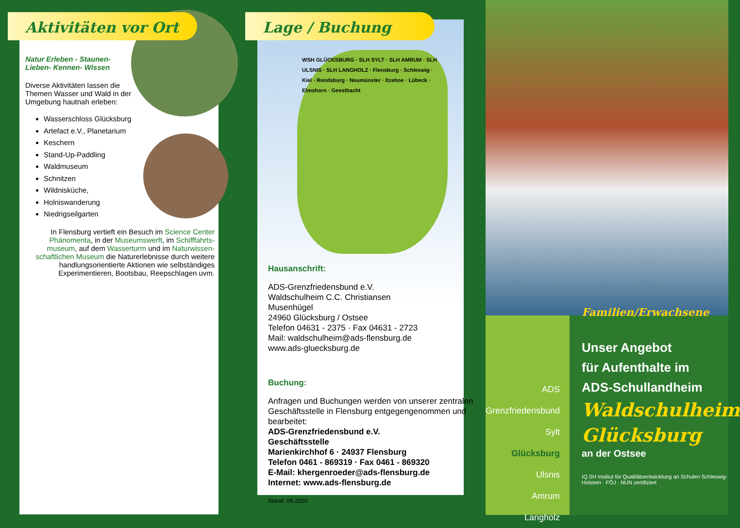Aktivitäten vor Ort
Natur Erleben - Staunen-
Lieben- Kennen- Wissen
Diverse Aktivitäten lassen die Themen Wasser und Wald in der Umgebung hautnah erleben:
Wasserschloss Glücksburg
Artefact e.V., Planetarium
Keschern
Stand-Up-Paddling
Waldmuseum
Schnitzen
Wildnisküche,
Holniswanderung
Niedrigseilgarten
In Flensburg vertieft ein Besuch im Science Center Phänomenta, in der Museumswerft, im Schifffahrts-museum, auf dem Wasserturm und im Naturwissen-schaftlichen Museum die Naturerlebnisse durch weitere handlungsorientierte Aktionen wie selbständiges Experimentieren, Bootsbau, Reepschlagen uvm.
Lage / Buchung
WSH GLÜCKSBURG · SLH SYLT · SLH AMRUM · SLH ULSNIS · SLH LANGHOLZ · Flensburg · Schleswig · Kiel · Rendsburg · Neumünster · Itzehoe · Lübeck · Elmshorn · Geesthacht
Hausanschrift:
ADS-Grenzfriedensbund e.V.
Waldschulheim C.C. Christiansen
Musenhügel
24960 Glücksburg / Ostsee
Telefon 04631 - 2375 · Fax 04631 - 2723
Mail: waldschulheim@ads-flensburg.de
www.ads-gluecksburg.de
Buchung:
Anfragen und Buchungen werden von unserer zentralen Geschäftsstelle in Flensburg entgegengenommen und bearbeitet:
ADS-Grenzfriedensbund e.V.
Geschäftsstelle
Marienkirchhof 6 · 24937 Flensburg
Telefon 0461 - 869319 · Fax 0461 - 869320
E-Mail: khergenroeder@ads-flensburg.de
Internet: www.ads-flensburg.de
Stand: 09.2020
ADS Grenzfriedensbund
Sylt
Glücksburg
Ulsnis
Amrum
Langholz
Familien/Erwachsene
Unser Angebot
für Aufenthalte im
ADS-Schullandheim
Waldschulheim
Glücksburg
an der Ostsee
IQ.SH Institut für Qualitätsentwicklung an Schulen Schleswig-Holstein · FÖJ · NUN zertifiziert